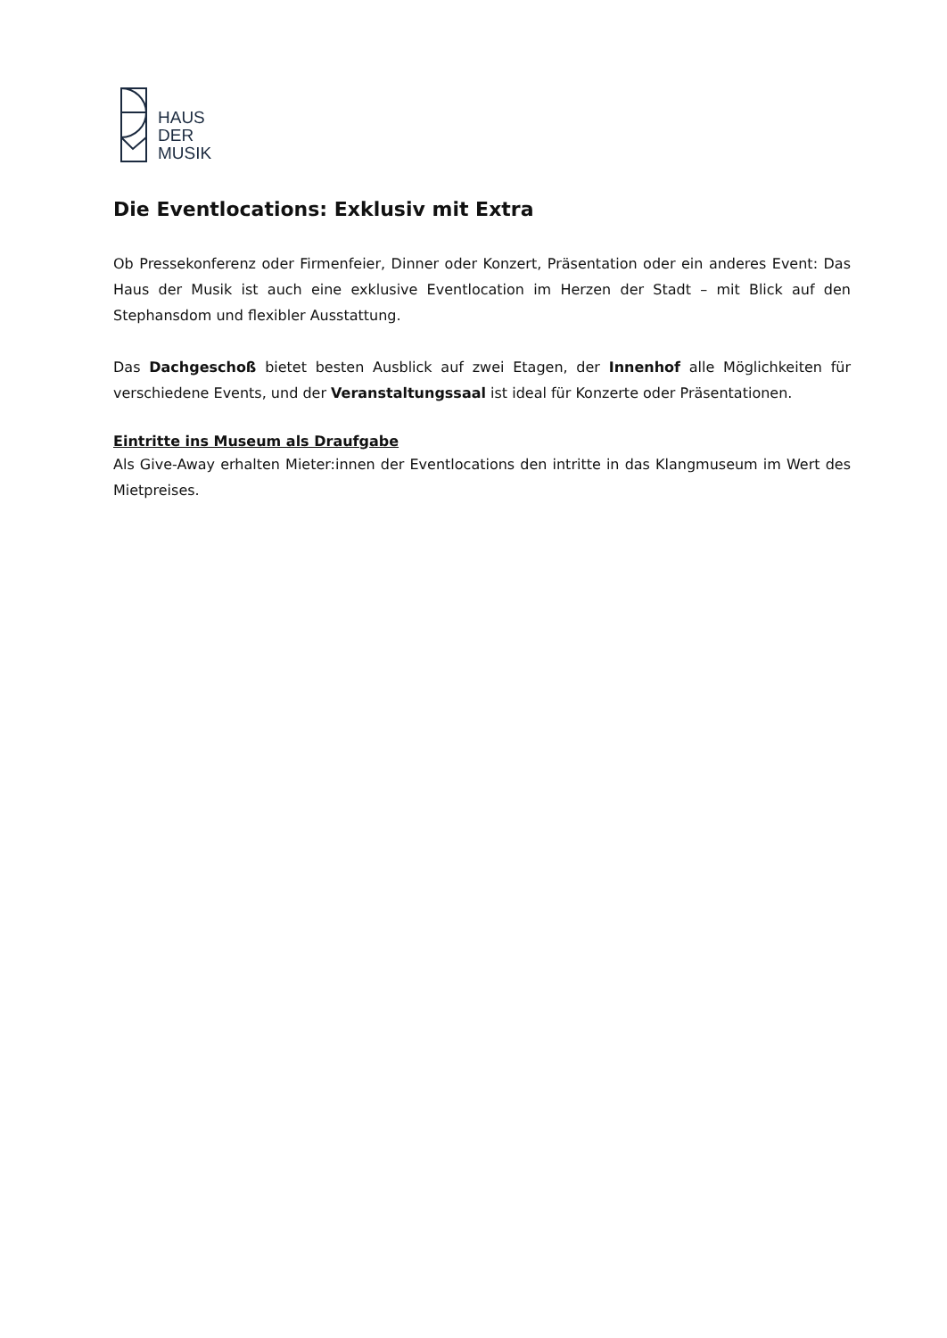HAUS
DER
MUSIK
Die Eventlocations: Exklusiv mit Extra
Ob Pressekonferenz oder Firmenfeier, Dinner oder Konzert, Präsentation oder ein anderes Event: Das Haus der Musik ist auch eine exklusive Eventlocation im Herzen der Stadt – mit Blick auf den Stephansdom und flexibler Ausstattung.
Das Dachgeschoß bietet besten Ausblick auf zwei Etagen, der Innenhof alle Möglichkeiten für verschiedene Events, und der Veranstaltungssaal ist ideal für Konzerte oder Präsentationen.
Eintritte ins Museum als Draufgabe
Als Give-Away erhalten Mieter:innen der Eventlocations den intritte in das Klangmuseum im Wert des Mietpreises.